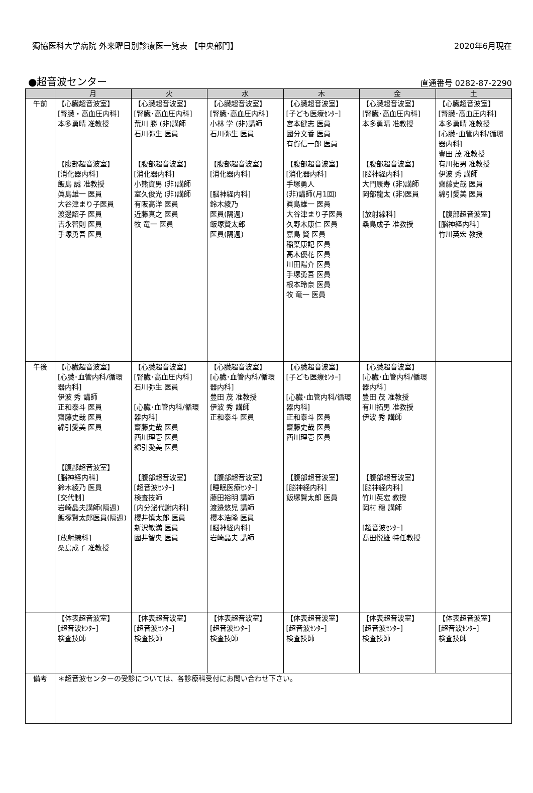獨協医科大学病院 外来曜日別診療医一覧表 【中央部門】 2020年6月現在
●超音波センター 直通番号 0282-87-2290
| | 月 | 火 | 水 | 木 | 金 | 土 |
| --- | --- | --- | --- | --- | --- | --- |
| 午前 | 【心臓超音波室】 [腎臓・高血圧内科] 本多勇晴 准教授 【腹部超音波室】 [消化器内科] 飯島 誠 准教授 眞島雄一 医員 大谷津まり子医員 渡邊詔子 医員 吉永智則 医員 手塚勇吾 医員 | 【心臓超音波室】 [腎臓･高血圧内科] 荒川 勝 (非)講師 石川弥生 医員 【腹部超音波室】 [消化器内科] 小熊資男 (非)講師 室久俊光 (非)講師 有阪高洋 医員 近藤真之 医員 牧 竜一 医員 | 【心臓超音波室】 [腎臓･高血圧内科] 小林 学 (非)講師 石川弥生 医員 【腹部超音波室】 [消化器内科] [脳神経内科] 鈴木綾乃 医員(隔週) 飯塚賢太郎 医員(隔週) | 【心臓超音波室】 [子ども医療ｾﾝﾀｰ] 宮本健志 医員 國分文香 医員 有賀信一郎 医員 【腹部超音波室】 [消化器内科] 手塚勇人 (非)講師(月1回) 眞島雄一 医員 大谷津まり子医員 久野木康仁 医員 嘉島 賢 医員 稲葉康記 医員 髙木優花 医員 川田陽介 医員 手塚勇吾 医員 根本玲奈 医員 牧 竜一 医員 | 【心臓超音波室】 [腎臓･高血圧内科] 本多勇晴 准教授 【腹部超音波室】 [脳神経内科] 大門康寿 (非)講師 岡部龍太 (非)医員 [放射線科] 桑島成子 准教授 | 【心臓超音波室】 [腎臓･高血圧内科] 本多勇晴 准教授 [心臓･血管内科/循環器内科] 豊田 茂 准教授 有川拓男 准教授 伊波 秀 講師 齋藤史哉 医員 綿引愛美 医員 【腹部超音波室】 [脳神経内科] 竹川英宏 教授 |
| 午後 | 【心臓超音波室】 [心臓･血管内科/循環器内科] 伊波 秀 講師 正和泰斗 医員 齋藤史哉 医員 綿引愛美 医員 【腹部超音波室】 [脳神経内科] 鈴木綾乃 医員 [交代制] 岩崎晶夫講師(隔週) 飯塚賢太郎医員(隔週) [放射線科] 桑島成子 准教授 | 【心臓超音波室】 [腎臓･高血圧内科] 石川弥生 医員 [心臓･血管内科/循環器内科] 齋藤史哉 医員 西川理壱 医員 綿引愛美 医員 【腹部超音波室】 [超音波ｾﾝﾀｰ] 検査技師 [内分泌代謝内科] 櫻井慎太郎 医員 新沢敏満 医員 國井智央 医員 | 【心臓超音波室】 [心臓･血管内科/循環器内科] 豊田 茂 准教授 伊波 秀 講師 正和泰斗 医員 【腹部超音波室】 [睡眠医療ｾﾝﾀｰ] 藤田裕明 講師 渡邉悠児 講師 櫻本浩隆 医員 [脳神経内科] 岩崎晶夫 講師 | 【心臓超音波室】 [子ども医療ｾﾝﾀｰ] [心臓･血管内科/循環器内科] 正和泰斗 医員 齋藤史哉 医員 西川理壱 医員 【腹部超音波室】 [脳神経内科] 飯塚賢太郎 医員 | 【心臓超音波室】 [心臓･血管内科/循環器内科] 豊田 茂 准教授 有川拓男 准教授 伊波 秀 講師 【腹部超音波室】 [脳神経内科] 竹川英宏 教授 岡村 穏 講師 [超音波ｾﾝﾀｰ] 髙田悦雄 特任教授 | |
| | 【体表超音波室】 [超音波ｾﾝﾀｰ] 検査技師 | 【体表超音波室】 [超音波ｾﾝﾀｰ] 検査技師 | 【体表超音波室】 [超音波ｾﾝﾀｰ] 検査技師 | 【体表超音波室】 [超音波ｾﾝﾀｰ] 検査技師 | 【体表超音波室】 [超音波ｾﾝﾀｰ] 検査技師 | 【体表超音波室】 [超音波ｾﾝﾀｰ] 検査技師 |
| 備考 | ＊超音波センターの受診については、各診療科受付にお問い合わせ下さい。 | | | | | |